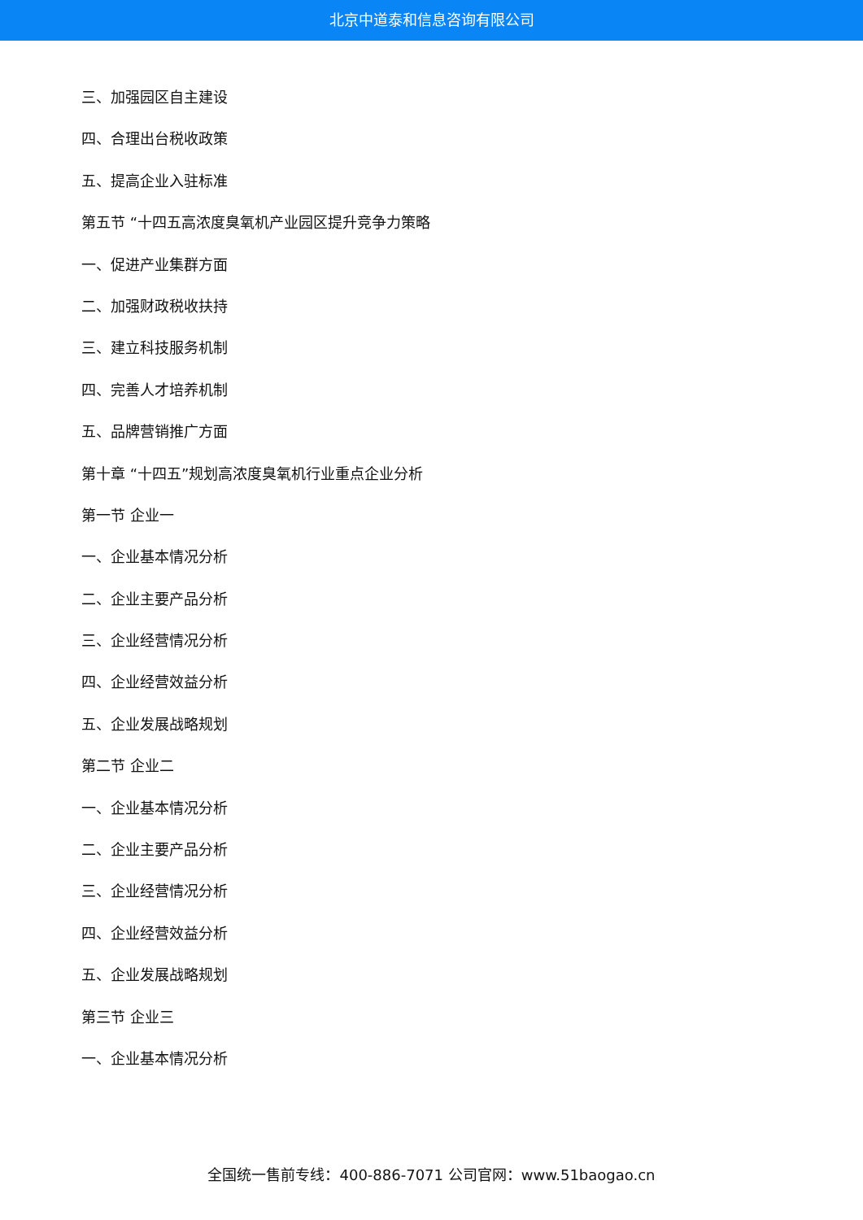北京中道泰和信息咨询有限公司
三、加强园区自主建设
四、合理出台税收政策
五、提高企业入驻标准
第五节 “十四五高浓度臭氧机产业园区提升竞争力策略
一、促进产业集群方面
二、加强财政税收扶持
三、建立科技服务机制
四、完善人才培养机制
五、品牌营销推广方面
第十章 “十四五”规划高浓度臭氧机行业重点企业分析
第一节 企业一
一、企业基本情况分析
二、企业主要产品分析
三、企业经营情况分析
四、企业经营效益分析
五、企业发展战略规划
第二节 企业二
一、企业基本情况分析
二、企业主要产品分析
三、企业经营情况分析
四、企业经营效益分析
五、企业发展战略规划
第三节 企业三
一、企业基本情况分析
全国统一售前专线：400-886-7071 公司官网：www.51baogao.cn